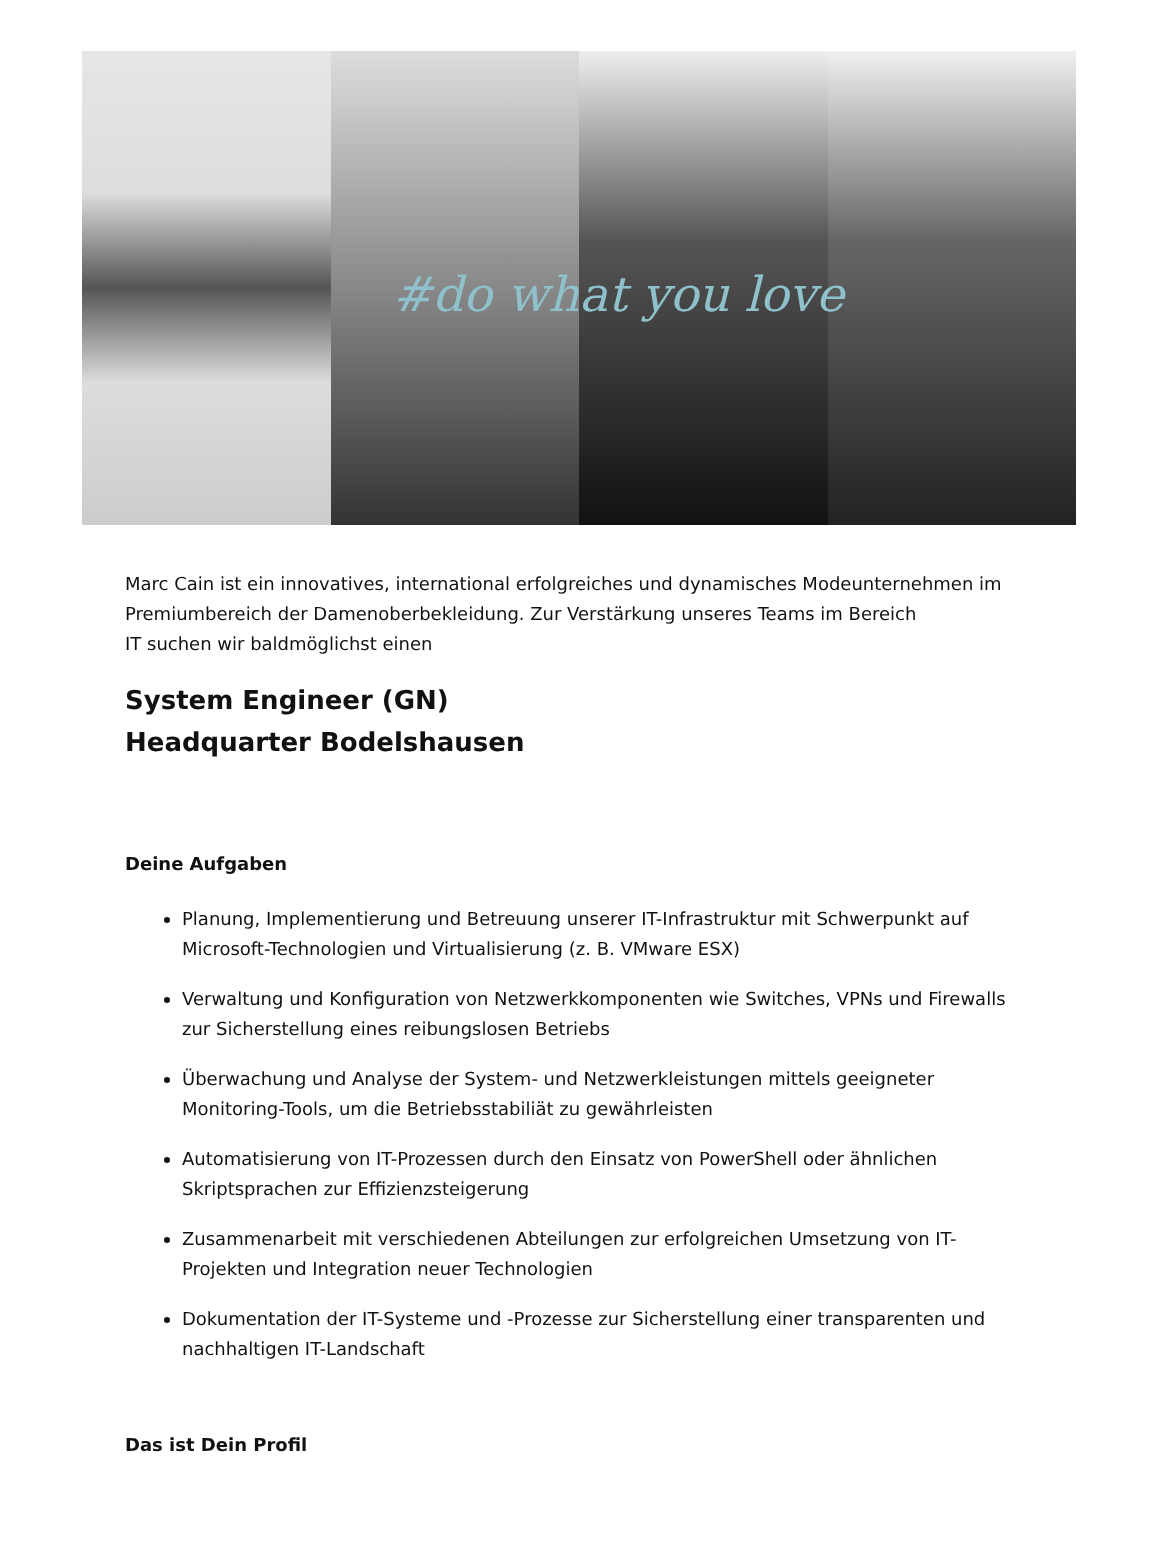#do what you love
Marc Cain ist ein innovatives, international erfolgreiches und dynamisches Modeunternehmen im Premiumbereich der Damenoberbekleidung. Zur Verstärkung unseres Teams im Bereich
IT suchen wir baldmöglichst einen
System Engineer (GN)
Headquarter Bodelshausen
Deine Aufgaben
Planung, Implementierung und Betreuung unserer IT-Infrastruktur mit Schwerpunkt auf Microsoft-Technologien und Virtualisierung (z. B. VMware ESX)
Verwaltung und Konfiguration von Netzwerkkomponenten wie Switches, VPNs und Firewalls zur Sicherstellung eines reibungslosen Betriebs
Überwachung und Analyse der System- und Netzwerkleistungen mittels geeigneter Monitoring-Tools, um die Betriebsstabiliät zu gewährleisten
Automatisierung von IT-Prozessen durch den Einsatz von PowerShell oder ähnlichen Skriptsprachen zur Effizienzsteigerung
Zusammenarbeit mit verschiedenen Abteilungen zur erfolgreichen Umsetzung von IT-Projekten und Integration neuer Technologien
Dokumentation der IT-Systeme und -Prozesse zur Sicherstellung einer transparenten und nachhaltigen IT-Landschaft
Das ist Dein Profil